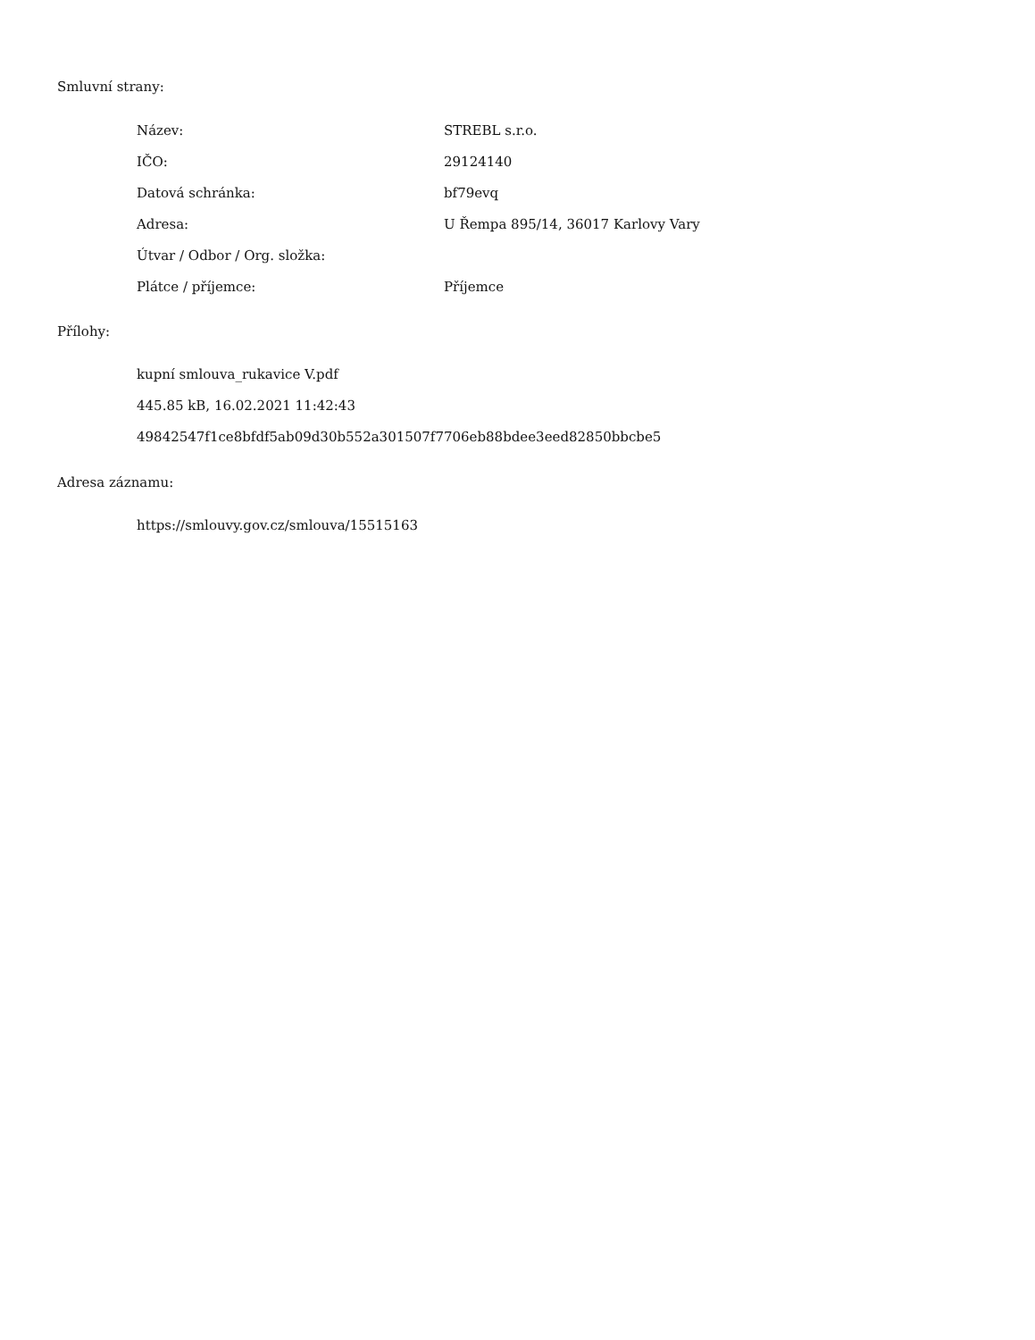Smluvní strany:
| Název: | STREBL s.r.o. |
| IČO: | 29124140 |
| Datová schránka: | bf79evq |
| Adresa: | U Řempa 895/14, 36017 Karlovy Vary |
| Útvar / Odbor / Org. složka: | |
| Plátce / příjemce: | Příjemce |
Přílohy:
kupní smlouva_rukavice V.pdf
445.85 kB, 16.02.2021 11:42:43
49842547f1ce8bfdf5ab09d30b552a301507f7706eb88bdee3eed82850bbcbe5
Adresa záznamu:
https://smlouvy.gov.cz/smlouva/15515163